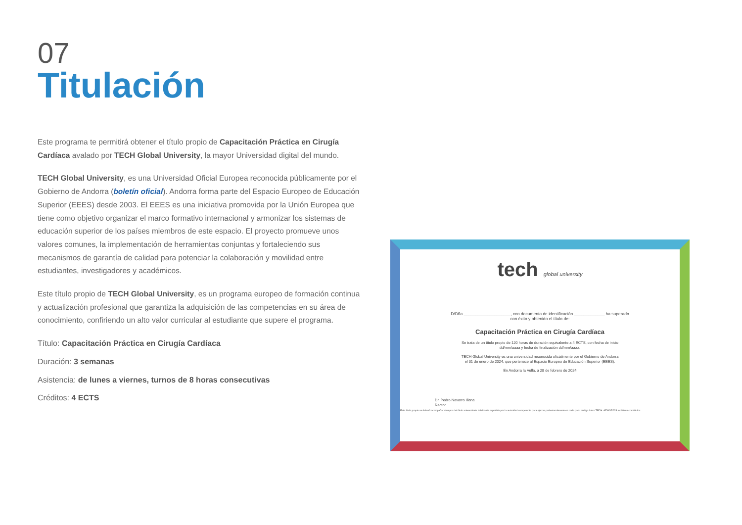07
Titulación
Este programa te permitirá obtener el título propio de Capacitación Práctica en Cirugía Cardíaca avalado por TECH Global University, la mayor Universidad digital del mundo.
TECH Global University, es una Universidad Oficial Europea reconocida públicamente por el Gobierno de Andorra (boletín oficial). Andorra forma parte del Espacio Europeo de Educación Superior (EEES) desde 2003. El EEES es una iniciativa promovida por la Unión Europea que tiene como objetivo organizar el marco formativo internacional y armonizar los sistemas de educación superior de los países miembros de este espacio. El proyecto promueve unos valores comunes, la implementación de herramientas conjuntas y fortaleciendo sus mecanismos de garantía de calidad para potenciar la colaboración y movilidad entre estudiantes, investigadores y académicos.
Este título propio de TECH Global University, es un programa europeo de formación continua y actualización profesional que garantiza la adquisición de las competencias en su área de conocimiento, confiriendo un alto valor curricular al estudiante que supere el programa.
Título: Capacitación Práctica en Cirugía Cardíaca
Duración: 3 semanas
Asistencia: de lunes a viernes, turnos de 8 horas consecutivas
Créditos: 4 ECTS
tech global university
D/Dña ____________________, con documento de identificación _____________ ha superado
con éxito y obtenido el título de:
Capacitación Práctica en Cirugía Cardíaca
Se trata de un título propio de 120 horas de duración equivalente a 4 ECTS, con fecha de inicio
dd/mm/aaaa y fecha de finalización dd/mm/aaaa.
TECH Global University es una universidad reconocida oficialmente por el Gobierno de Andorra
el 31 de enero de 2024, que pertenece al Espacio Europeo de Educación Superior (EEES).
En Andorra la Vella, a 28 de febrero de 2024
Dr. Pedro Navarro Illana
Rector
Este título propio se deberá acompañar siempre del título universitario habilitante expedido por la autoridad competente para ejercer profesionalmente en cada país. código único TECH: AFWOR23S techtitute.com/titulos